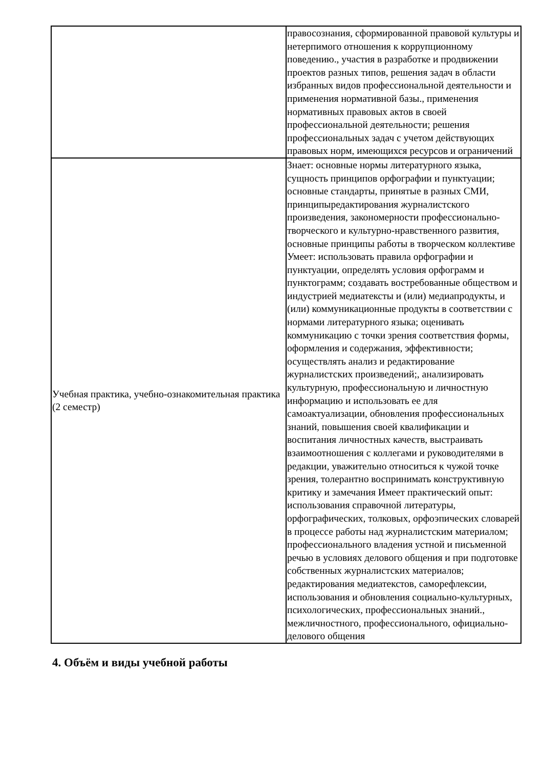| | правосознания, сформированной правовой культуры и нетерпимого отношения к коррупционному поведению., участия в разработке и продвижении проектов разных типов, решения задач в области избранных видов профессиональной деятельности и применения нормативной базы., применения нормативных правовых актов в своей профессиональной деятельности; решения профессиональных задач с учетом действующих правовых норм, имеющихся ресурсов и ограничений |
| Учебная практика, учебно-ознакомительная практика (2 семестр) | Знает: основные нормы литературного языка, сущность принципов орфографии и пунктуации; основные стандарты, принятые в разных СМИ, принципыредактирования журналистского произведения, закономерности профессионально-творческого и культурно-нравственного развития, основные принципы работы в творческом коллективе Умеет: использовать правила орфографии и пунктуации, определять условия орфограмм и пунктограмм; создавать востребованные обществом и индустрией медиатексты и (или) медиапродукты, и (или) коммуникационные продукты в соответствии с нормами литературного языка; оценивать коммуникацию с точки зрения соответствия формы, оформления и содержания, эффективности; осуществлять анализ и редактирование журналистских произведений;, анализировать культурную, профессиональную и личностную информацию и использовать ее для самоактуализации, обновления профессиональных знаний, повышения своей квалификации и воспитания личностных качеств, выстраивать взаимоотношения с коллегами и руководителями в редакции, уважительно относиться к чужой точке зрения, толерантно воспринимать конструктивную критику и замечания Имеет практический опыт: использования справочной литературы, орфографических, толковых, орфоэпических словарей в процессе работы над журналистским материалом; профессионального владения устной и письменной речью в условиях делового общения и при подготовке собственных журналистских материалов; редактирования медиатекстов, саморефлексии, использования и обновления социально-культурных, психологических, профессиональных знаний., межличностного, профессионального, официально-делового общения |
4. Объём и виды учебной работы